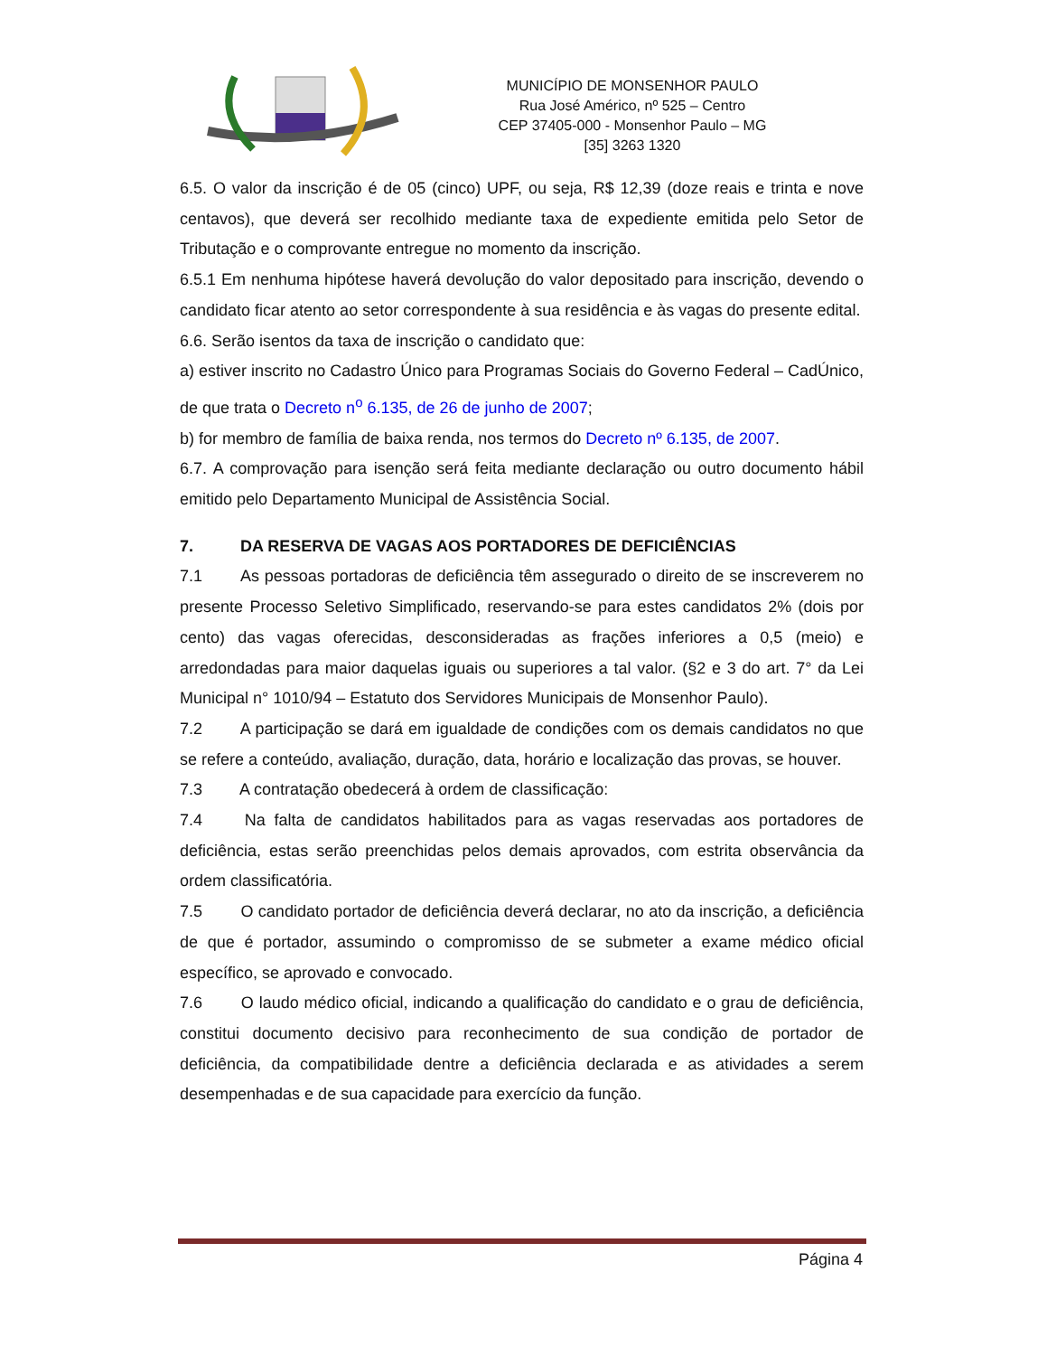MUNICÍPIO DE MONSENHOR PAULO
Rua José Américo, nº 525 – Centro
CEP 37405-000 - Monsenhor Paulo – MG
[35] 3263 1320
6.5. O valor da inscrição é de 05 (cinco) UPF, ou seja, R$ 12,39 (doze reais e trinta e nove centavos), que deverá ser recolhido mediante taxa de expediente emitida pelo Setor de Tributação e o comprovante entregue no momento da inscrição.
6.5.1 Em nenhuma hipótese haverá devolução do valor depositado para inscrição, devendo o candidato ficar atento ao setor correspondente à sua residência e às vagas do presente edital.
6.6. Serão isentos da taxa de inscrição o candidato que:
a) estiver inscrito no Cadastro Único para Programas Sociais do Governo Federal – CadÚnico, de que trata o Decreto n<sup>o</sup> 6.135, de 26 de junho de 2007;
b) for membro de família de baixa renda, nos termos do Decreto nº 6.135, de 2007.
6.7. A comprovação para isenção será feita mediante declaração ou outro documento hábil emitido pelo Departamento Municipal de Assistência Social.
7. DA RESERVA DE VAGAS AOS PORTADORES DE DEFICIÊNCIAS
7.1 As pessoas portadoras de deficiência têm assegurado o direito de se inscreverem no presente Processo Seletivo Simplificado, reservando-se para estes candidatos 2% (dois por cento) das vagas oferecidas, desconsideradas as frações inferiores a 0,5 (meio) e arredondadas para maior daquelas iguais ou superiores a tal valor. (§2 e 3 do art. 7° da Lei Municipal n° 1010/94 – Estatuto dos Servidores Municipais de Monsenhor Paulo).
7.2 A participação se dará em igualdade de condições com os demais candidatos no que se refere a conteúdo, avaliação, duração, data, horário e localização das provas, se houver.
7.3 A contratação obedecerá à ordem de classificação:
7.4 Na falta de candidatos habilitados para as vagas reservadas aos portadores de deficiência, estas serão preenchidas pelos demais aprovados, com estrita observância da ordem classificatória.
7.5 O candidato portador de deficiência deverá declarar, no ato da inscrição, a deficiência de que é portador, assumindo o compromisso de se submeter a exame médico oficial específico, se aprovado e convocado.
7.6 O laudo médico oficial, indicando a qualificação do candidato e o grau de deficiência, constitui documento decisivo para reconhecimento de sua condição de portador de deficiência, da compatibilidade dentre a deficiência declarada e as atividades a serem desempenhadas e de sua capacidade para exercício da função.
Página 4